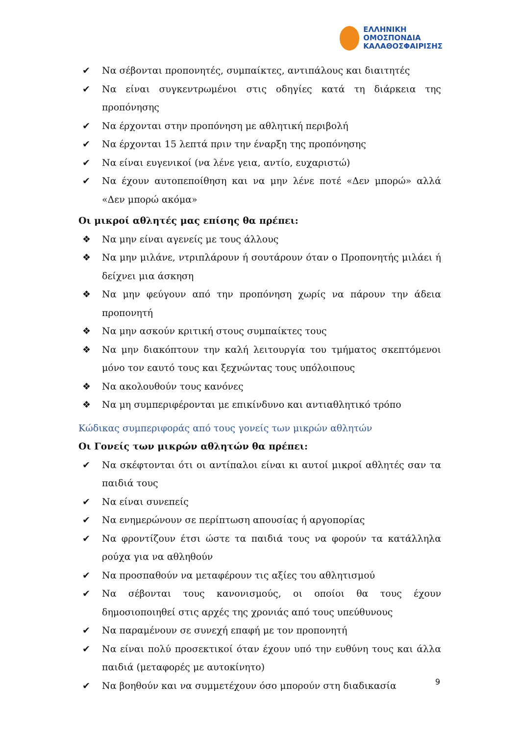ΕΛΛΗΝΙΚΗ
ΟΜΟΣΠΟΝΔΙΑ
ΚΑΛΑΘΟΣΦΑΙΡΙΣΗΣ
✔ Να σέβονται προπονητές, συμπαίκτες, αντιπάλους και διαιτητές
✔ Να είναι συγκεντρωμένοι στις οδηγίες κατά τη διάρκεια της προπόνησης
✔ Να έρχονται στην προπόνηση με αθλητική περιβολή
✔ Να έρχονται 15 λεπτά πριν την έναρξη της προπόνησης
✔ Να είναι ευγενικοί (να λένε γεια, αντίο, ευχαριστώ)
✔ Να έχουν αυτοπεποίθηση και να μην λένε ποτέ «Δεν μπορώ» αλλά «Δεν μπορώ ακόμα»
Οι μικροί αθλητές μας επίσης θα πρέπει:
❖ Να μην είναι αγενείς με τους άλλους
❖ Να μην μιλάνε, ντριπλάρουν ή σουτάρουν όταν ο Προπονητής μιλάει ή δείχνει μια άσκηση
❖ Να μην φεύγουν από την προπόνηση χωρίς να πάρουν την άδεια προπονητή
❖ Να μην ασκούν κριτική στους συμπαίκτες τους
❖ Να μην διακόπτουν την καλή λειτουργία του τμήματος σκεπτόμενοι μόνο τον εαυτό τους και ξεχνώντας τους υπόλοιπους
❖ Να ακολουθούν τους κανόνες
❖ Να μη συμπεριφέρονται με επικίνδυνο και αντιαθλητικό τρόπο
Κώδικας συμπεριφοράς από τους γονείς των μικρών αθλητών
Οι Γονείς των μικρών αθλητών θα πρέπει:
✔ Να σκέφτονται ότι οι αντίπαλοι είναι κι αυτοί μικροί αθλητές σαν τα παιδιά τους
✔ Να είναι συνεπείς
✔ Να ενημερώνουν σε περίπτωση απουσίας ή αργοπορίας
✔ Να φροντίζουν έτσι ώστε τα παιδιά τους να φορούν τα κατάλληλα ρούχα για να αθληθούν
✔ Να προσπαθούν να μεταφέρουν τις αξίες του αθλητισμού
✔ Να σέβονται τους κανονισμούς, οι οποίοι θα τους έχουν δημοσιοποιηθεί στις αρχές της χρονιάς από τους υπεύθυνους
✔ Να παραμένουν σε συνεχή επαφή με τον προπονητή
✔ Να είναι πολύ προσεκτικοί όταν έχουν υπό την ευθύνη τους και άλλα παιδιά (μεταφορές με αυτοκίνητο)
✔ Να βοηθούν και να συμμετέχουν όσο μπορούν στη διαδικασία
9